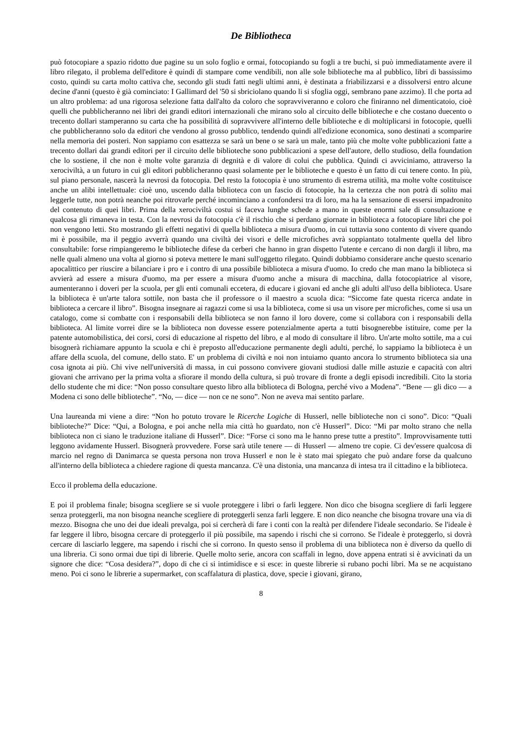De Bibliotheca
può fotocopiare a spazio ridotto due pagine su un solo foglio e ormai, fotocopiando su fogli a tre buchi, si può immediatamente avere il libro rilegato, il problema dell'editore è quindi di stampare come vendibili, non alle sole biblioteche ma al pubblico, libri di bassissimo costo, quindi su carta molto cattiva che, secondo gli studi fatti negli ultimi anni, è destinata a friabilizzarsi e a dissolversi entro alcune decine d'anni (questo è già cominciato: I Gallimard del '50 si sbriciolano quando li si sfoglia oggi, sembrano pane azzimo). Il che porta ad un altro problema: ad una rigorosa selezione fatta dall'alto da coloro che sopravviveranno e coloro che finiranno nel dimenticatoio, cioè quelli che pubblicheranno nei libri dei grandi editori internazionali che mirano solo al circuito delle biblioteche e che costano duecento o trecento dollari stamperanno su carta che ha possibilità di sopravvivere all'interno delle biblioteche e di moltiplicarsi in fotocopie, quelli che pubblicheranno solo da editori che vendono al grosso pubblico, tendendo quindi all'edizione economica, sono destinati a scomparire nella memoria dei posteri. Non sappiamo con esattezza se sarà un bene o se sarà un male, tanto più che molte volte pubblicazioni fatte a trecento dollari dai grandi editori per il circuito delle biblioteche sono pubblicazioni a spese dell'autore, dello studioso, della foundation che lo sostiene, il che non è molte volte garanzia di degnità e di valore di colui che pubblica. Quindi ci avviciniamo, attraverso la xerociviltà, a un futuro in cui gli editori pubblicheranno quasi solamente per le biblioteche e questo è un fatto di cui tenere conto. In più, sul piano personale, nascerà la nevrosi da fotocopia. Del resto la fotocopia è uno strumento di estrema utilità, ma molte volte costituisce anche un alibi intellettuale: cioè uno, uscendo dalla biblioteca con un fascio di fotocopie, ha la certezza che non potrà di solito mai leggerle tutte, non potrà neanche poi ritrovarle perché incominciano a confondersi tra di loro, ma ha la sensazione di essersi impadronito del contenuto di quei libri. Prima della xerociviltà costui si faceva lunghe schede a mano in queste enormi sale di consultazione e qualcosa gli rimaneva in testa. Con la nevrosi da fotocopia c'è il rischio che si perdano giornate in biblioteca a fotocopiare libri che poi non vengono letti. Sto mostrando gli effetti negativi di quella biblioteca a misura d'uomo, in cui tuttavia sono contento di vivere quando mi è possibile, ma il peggio avverrà quando una civiltà dei visori e delle microfiches avrà soppiantato totalmente quella del libro consultabile: forse rimpiangeremo le biblioteche difese da cerberi che hanno in gran dispetto l'utente e cercano di non dargli il libro, ma nelle quali almeno una volta al giorno si poteva mettere le mani sull'oggetto rilegato. Quindi dobbiamo considerare anche questo scenario apocalittico per riuscire a bilanciare i pro e i contro di una possibile biblioteca a misura d'uomo. Io credo che man mano la biblioteca si avvierà ad essere a misura d'uomo, ma per essere a misura d'uomo anche a misura di macchina, dalla fotocopiatrice al visore, aumenteranno i doveri per la scuola, per gli enti comunali eccetera, di educare i giovani ed anche gli adulti all'uso della biblioteca. Usare la biblioteca è un'arte talora sottile, non basta che il professore o il maestro a scuola dica: “Siccome fate questa ricerca andate in biblioteca a cercare il libro”. Bisogna insegnare ai ragazzi come si usa la biblioteca, come si usa un visore per microfiches, come si usa un catalogo, come si combatte con i responsabili della biblioteca se non fanno il loro dovere, come si collabora con i responsabili della biblioteca. Al limite vorrei dire se la biblioteca non dovesse essere potenzialmente aperta a tutti bisognerebbe istituire, come per la patente automobilistica, dei corsi, corsi di educazione al rispetto del libro, e al modo di consultare il libro. Un'arte molto sottile, ma a cui bisognerà richiamare appunto la scuola e chi è preposto all'educazione permanente degli adulti, perché, lo sappiamo la biblioteca è un affare della scuola, del comune, dello stato. E' un problema di civiltà e noi non intuiamo quanto ancora lo strumento biblioteca sia una cosa ignota ai più. Chi vive nell'università di massa, in cui possono convivere giovani studiosi dalle mille astuzie e capacità con altri giovani che arrivano per la prima volta a sfiorare il mondo della cultura, si può trovare di fronte a degli episodi incredibili. Cito la storia dello studente che mi dice: “Non posso consultare questo libro alla biblioteca di Bologna, perché vivo a Modena”. “Bene — gli dico — a Modena ci sono delle biblioteche”. “No, — dice — non ce ne sono”. Non ne aveva mai sentito parlare.
Una laureanda mi viene a dire: “Non ho potuto trovare le Ricerche Logiche di Husserl, nelle biblioteche non ci sono”. Dico: “Quali biblioteche?” Dice: “Qui, a Bologna, e poi anche nella mia città ho guardato, non c'è Husserl”. Dico: “Mi par molto strano che nella biblioteca non ci siano le traduzione italiane di Husserl”. Dice: “Forse ci sono ma le hanno prese tutte a prestito”. Improvvisamente tutti leggono avidamente Husserl. Bisognerà provvedere. Forse sarà utile tenere — di Husserl — almeno tre copie. Ci dev'essere qualcosa di marcio nel regno di Danimarca se questa persona non trova Husserl e non le è stato mai spiegato che può andare forse da qualcuno all'interno della biblioteca a chiedere ragione di questa mancanza. C'è una distonia, una mancanza di intesa tra il cittadino e la biblioteca.
Ecco il problema della educazione.
E poi il problema finale; bisogna scegliere se si vuole proteggere i libri o farli leggere. Non dico che bisogna scegliere di farli leggere senza proteggerli, ma non bisogna neanche scegliere di proteggerli senza farli leggere. E non dico neanche che bisogna trovare una via di mezzo. Bisogna che uno dei due ideali prevalga, poi si cercherà di fare i conti con la realtà per difendere l'ideale secondario. Se l'ideale è far leggere il libro, bisogna cercare di proteggerlo il più possibile, ma sapendo i rischi che si corrono. Se l'ideale è proteggerlo, si dovrà cercare di lasciarlo leggere, ma sapendo i rischi che si corrono. In questo senso il problema di una biblioteca non è diverso da quello di una libreria. Ci sono ormai due tipi di librerie. Quelle molto serie, ancora con scaffali in legno, dove appena entrati si è avvicinati da un signore che dice: “Cosa desidera?”, dopo di che ci si intimidisce e si esce: in queste librerie si rubano pochi libri. Ma se ne acquistano meno. Poi ci sono le librerie a supermarket, con scaffalatura di plastica, dove, specie i giovani, girano,
8